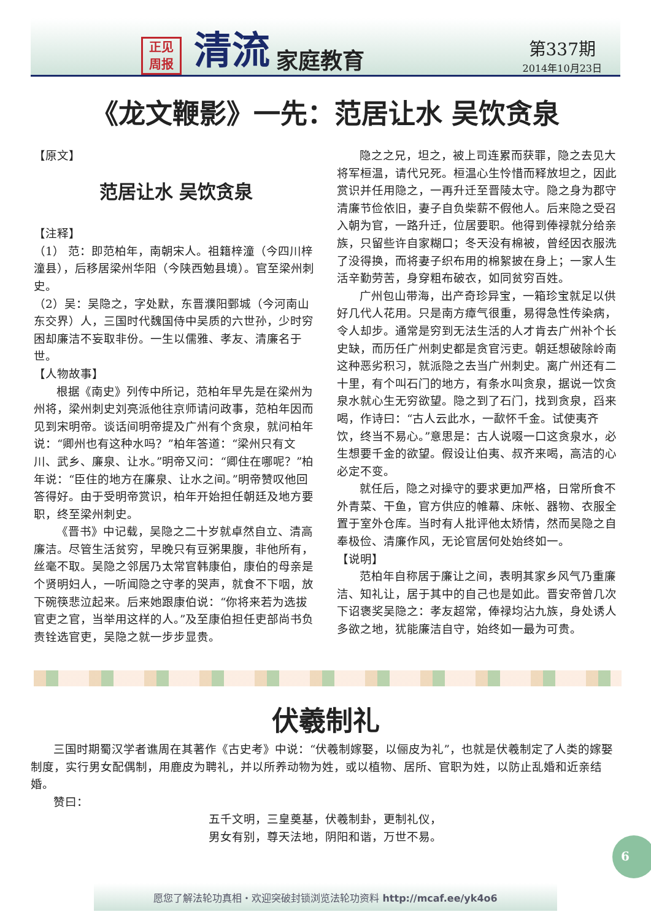正见
周报
清流 家庭教育
第337期
2014年10月23日
《龙文鞭影》一先：范居让水 吴饮贪泉
【原文】
范居让水 吴饮贪泉
【注释】
（1） 范：即范柏年，南朝宋人。祖籍梓潼（今四川梓潼县），后移居梁州华阳（今陕西勉县境）。官至梁州刺史。
（2）吴：吴隐之，字处默，东晋濮阳鄄城（今河南山东交界）人，三国时代魏国侍中吴质的六世孙，少时穷困却廉洁不妄取非份。一生以儒雅、孝友、清廉名于世。
【人物故事】
根据《南史》列传中所记，范柏年早先是在梁州为州将，梁州刺史刘亮派他往京师请问政事，范柏年因而见到宋明帝。谈话间明帝提及广州有个贪泉，就问柏年说：“卿州也有这种水吗？”柏年答道：“梁州只有文川、武乡、廉泉、让水。”明帝又问：“卿住在哪呢？”柏年说：“臣住的地方在廉泉、让水之间。”明帝赞叹他回答得好。由于受明帝赏识，柏年开始担任朝廷及地方要职，终至梁州刺史。
《晋书》中记载，吴隐之二十岁就卓然自立、清高廉洁。尽管生活贫穷，早晚只有豆粥果腹，非他所有，丝毫不取。吴隐之邻居乃太常官韩康伯，康伯的母亲是个贤明妇人，一听闻隐之守孝的哭声，就食不下咽，放下碗筷悲泣起来。后来她跟康伯说：“你将来若为选拔官吏之官，当举用这样的人。”及至康伯担任吏部尚书负责铨选官吏，吴隐之就一步步显贵。
隐之之兄，坦之，被上司连累而获罪，隐之去见大将军桓温，请代兄死。桓温心生怜惜而释放坦之，因此赏识并任用隐之，一再升迁至晋陵太守。隐之身为郡守清廉节俭依旧，妻子自负柴薪不假他人。后来隐之受召入朝为官，一路升迁，位居要职。他得到俸禄就分给亲族，只留些许自家糊口；冬天没有棉被，曾经因衣服洗了没得换，而将妻子织布用的棉絮披在身上；一家人生活辛勤劳苦，身穿粗布破衣，如同贫穷百姓。
广州包山带海，出产奇珍异宝，一箱珍宝就足以供好几代人花用。只是南方瘴气很重，易得急性传染病，令人却步。通常是穷到无法生活的人才肯去广州补个长史缺，而历任广州刺史都是贪官污吏。朝廷想破除岭南这种恶劣积习，就派隐之去当广州刺史。离广州还有二十里，有个叫石门的地方，有条水叫贪泉，据说一饮贪泉水就心生无穷欲望。隐之到了石门，找到贪泉，舀来喝，作诗曰：“古人云此水，一歃怀千金。试使夷齐饮，终当不易心。”意思是：古人说啜一口这贪泉水，必生想要千金的欲望。假设让伯夷、叔齐来喝，高洁的心必定不变。
就任后，隐之对操守的要求更加严格，日常所食不外青菜、干鱼，官方供应的帷幕、床帐、器物、衣服全置于室外仓库。当时有人批评他太矫情，然而吴隐之自奉极俭、清廉作风，无论官居何处始终如一。
【说明】
范柏年自称居于廉让之间，表明其家乡风气乃重廉洁、知礼让，居于其中的自己也是如此。晋安帝曾几次下诏褒奖吴隐之：孝友超常，俸禄均沾九族，身处诱人多欲之地，犹能廉洁自守，始终如一最为可贵。
伏羲制礼
三国时期蜀汉学者谯周在其著作《古史考》中说：“伏羲制嫁娶，以俪皮为礼”，也就是伏羲制定了人类的嫁娶制度，实行男女配偶制，用鹿皮为聘礼，并以所养动物为姓，或以植物、居所、官职为姓，以防止乱婚和近亲结婚。
赞曰：
五千文明，三皇奠基，伏羲制卦，更制礼仪，
男女有别，尊天法地，阴阳和谐，万世不易。
6
愿您了解法轮功真相・欢迎突破封锁浏览法轮功资料 http://mcaf.ee/yk4o6